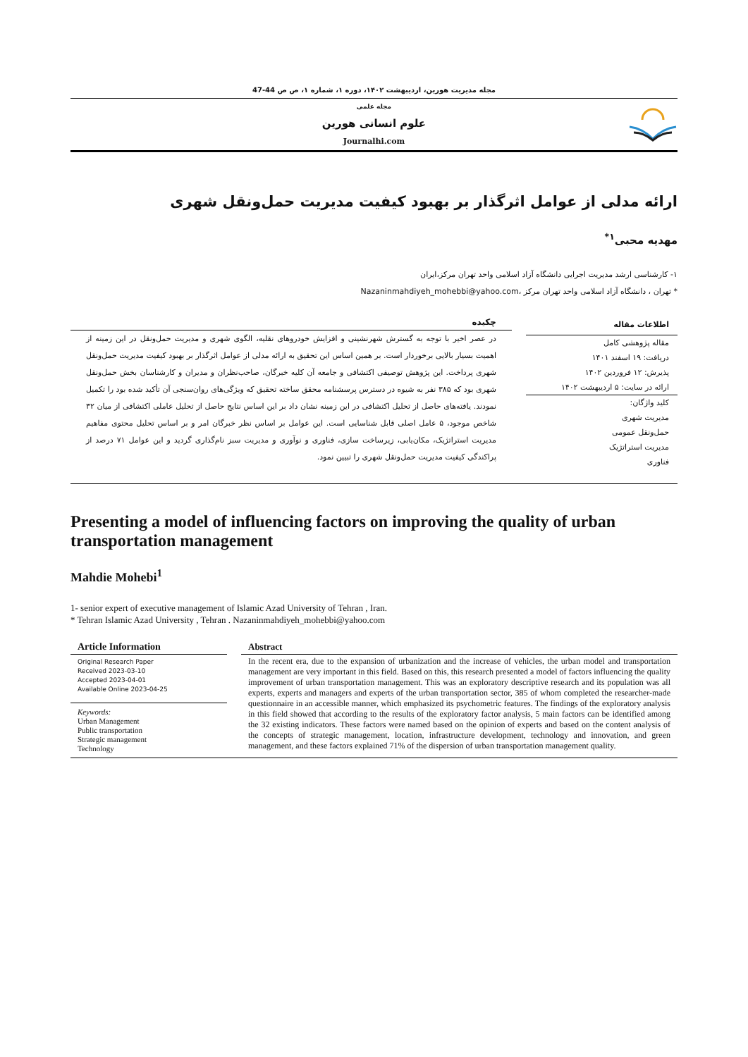مجله مدیریت هورین، اردیبهشت ۱۴۰۲، دوره ۱، شماره ۱، ص ص 44-47
مجله علمی
علوم انسانی هورین
Journalhi.com
ارائه مدلی از عوامل اثرگذار بر بهبود کیفیت مدیریت حمل‌ونقل شهری
مهدیه محبی<sup>۱*</sup>
۱- کارشناسی ارشد مدیریت اجرایی دانشگاه آزاد اسلامی واحد تهران مرکز،ایران
* تهران ، دانشگاه آزاد اسلامی واحد تهران مرکز ،Nazaninmahdiyeh_mohebbi@yahoo.com
اطلاعات مقاله
مقاله پژوهشی کامل
دریافت: ۱۹ اسفند ۱۴۰۱
پذیرش: ۱۲ فروردین ۱۴۰۲
ارائه در سایت: ۵ اردیبهشت ۱۴۰۲
کلید واژگان:
مدیریت شهری
حمل‌ونقل عمومی
مدیریت استراتژیک
فناوری
چکیده
در عصر اخیر با توجه به گسترش شهرنشینی و افزایش خودروهای نقلیه، الگوی شهری و مدیریت حمل‌ونقل در این زمینه از اهمیت بسیار بالایی برخوردار است. بر همین اساس این تحقیق به ارائه مدلی از عوامل اثرگذار بر بهبود کیفیت مدیریت حمل‌ونقل شهری پرداخت. این پژوهش توصیفی اکتشافی و جامعه آن کلیه خبرگان، صاحب‌نظران و مدیران و کارشناسان بخش حمل‌ونقل شهری بود که ۳۸۵ نفر به شیوه در دسترس پرسشنامه محقق ساخته تحقیق که ویژگی‌های روان‌سنجی آن تأکید شده بود را تکمیل نمودند. یافته‌های حاصل از تحلیل اکتشافی در این زمینه نشان داد بر این اساس نتایج حاصل از تحلیل عاملی اکتشافی از میان ۳۲ شاخص موجود، ۵ عامل اصلی قابل شناسایی است. این عوامل بر اساس نظر خبرگان امر و بر اساس تحلیل محتوی مفاهیم مدیریت استراتژیک، مکان‌یابی، زیرساخت سازی، فناوری و نوآوری و مدیریت سبز نام‌گذاری گردید و این عوامل ۷۱ درصد از پراکندگی کیفیت مدیریت حمل‌ونقل شهری را تبیین نمود.
Presenting a model of influencing factors on improving the quality of urban transportation management
Mahdie Mohebi<sup>1</sup>
1- senior expert of executive management of Islamic Azad University of Tehran , Iran.
* Tehran Islamic Azad University , Tehran . Nazaninmahdiyeh_mohebbi@yahoo.com
Article Information
Original Research Paper
Received 2023-03-10
Accepted 2023-04-01
Available Online 2023-04-25
Keywords:
Urban Management
Public transportation
Strategic management
Technology
Abstract
In the recent era, due to the expansion of urbanization and the increase of vehicles, the urban model and transportation management are very important in this field. Based on this, this research presented a model of factors influencing the quality improvement of urban transportation management. This was an exploratory descriptive research and its population was all experts, experts and managers and experts of the urban transportation sector, 385 of whom completed the researcher-made questionnaire in an accessible manner, which emphasized its psychometric features. The findings of the exploratory analysis in this field showed that according to the results of the exploratory factor analysis, 5 main factors can be identified among the 32 existing indicators. These factors were named based on the opinion of experts and based on the content analysis of the concepts of strategic management, location, infrastructure development, technology and innovation, and green management, and these factors explained 71% of the dispersion of urban transportation management quality.